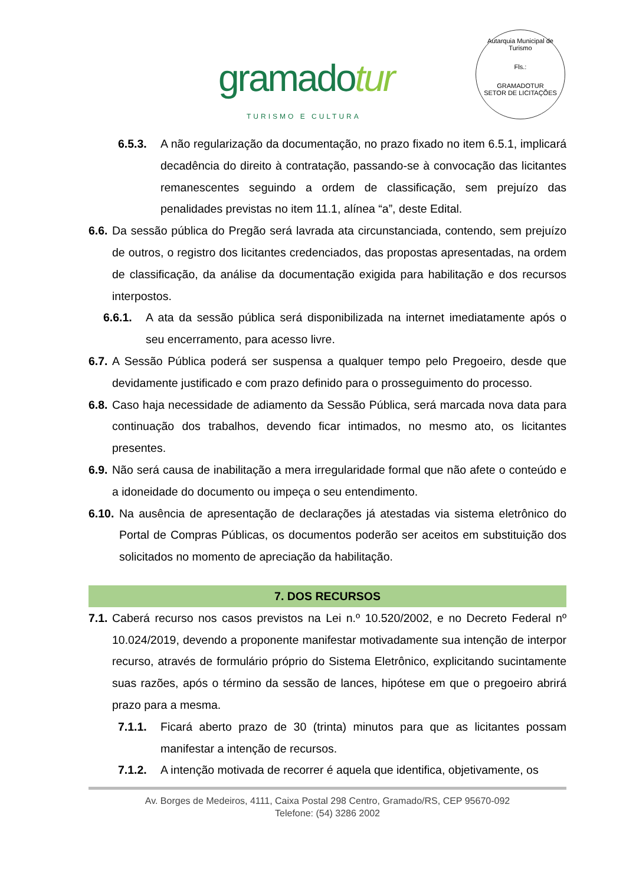gramadotur
TURISMO E CULTURA
Autarquia Municipal de Turismo
Fls.:
GRAMADOTUR
SETOR DE LICITAÇÕES
6.5.3. A não regularização da documentação, no prazo fixado no item 6.5.1, implicará decadência do direito à contratação, passando-se à convocação das licitantes remanescentes seguindo a ordem de classificação, sem prejuízo das penalidades previstas no item 11.1, alínea “a”, deste Edital.
6.6. Da sessão pública do Pregão será lavrada ata circunstanciada, contendo, sem prejuízo de outros, o registro dos licitantes credenciados, das propostas apresentadas, na ordem de classificação, da análise da documentação exigida para habilitação e dos recursos interpostos.
6.6.1. A ata da sessão pública será disponibilizada na internet imediatamente após o seu encerramento, para acesso livre.
6.7. A Sessão Pública poderá ser suspensa a qualquer tempo pelo Pregoeiro, desde que devidamente justificado e com prazo definido para o prosseguimento do processo.
6.8. Caso haja necessidade de adiamento da Sessão Pública, será marcada nova data para continuação dos trabalhos, devendo ficar intimados, no mesmo ato, os licitantes presentes.
6.9. Não será causa de inabilitação a mera irregularidade formal que não afete o conteúdo e a idoneidade do documento ou impeça o seu entendimento.
6.10. Na ausência de apresentação de declarações já atestadas via sistema eletrônico do Portal de Compras Públicas, os documentos poderão ser aceitos em substituição dos solicitados no momento de apreciação da habilitação.
7. DOS RECURSOS
7.1. Caberá recurso nos casos previstos na Lei n.º 10.520/2002, e no Decreto Federal nº 10.024/2019, devendo a proponente manifestar motivadamente sua intenção de interpor recurso, através de formulário próprio do Sistema Eletrônico, explicitando sucintamente suas razões, após o término da sessão de lances, hipótese em que o pregoeiro abrirá prazo para a mesma.
7.1.1. Ficará aberto prazo de 30 (trinta) minutos para que as licitantes possam manifestar a intenção de recursos.
7.1.2. A intenção motivada de recorrer é aquela que identifica, objetivamente, os
Av. Borges de Medeiros, 4111, Caixa Postal 298 Centro, Gramado/RS, CEP 95670-092
Telefone: (54) 3286 2002